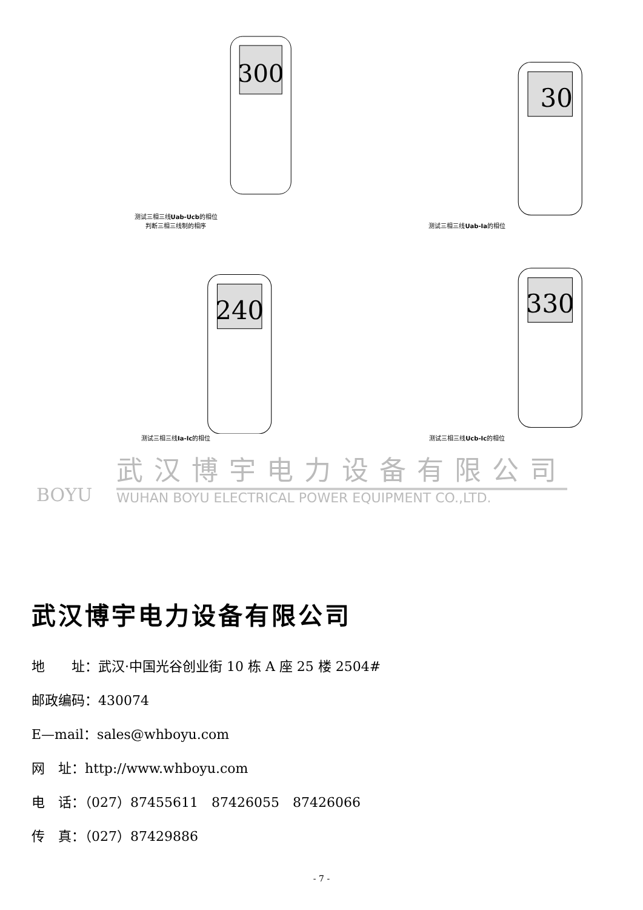300
测试三相三线Uab-Ucb的相位
判断三相三线制的相序
30
测试三相三线Uab-Ia的相位
240
测试三相三线Ia-Ic的相位
330
测试三相三线Ucb-Ic的相位
BOYU
武汉博宇电力设备有限公司
WUHAN BOYU ELECTRICAL POWER EQUIPMENT CO.,LTD.
武汉博宇电力设备有限公司
地　　址：武汉·中国光谷创业街 10 栋 A 座 25 楼 2504#
邮政编码：430074
E—mail：sales@whboyu.com
网　址：http://www.whboyu.com
电　话：（027）87455611　87426055　87426066
传　真：（027）87429886
- 7 -